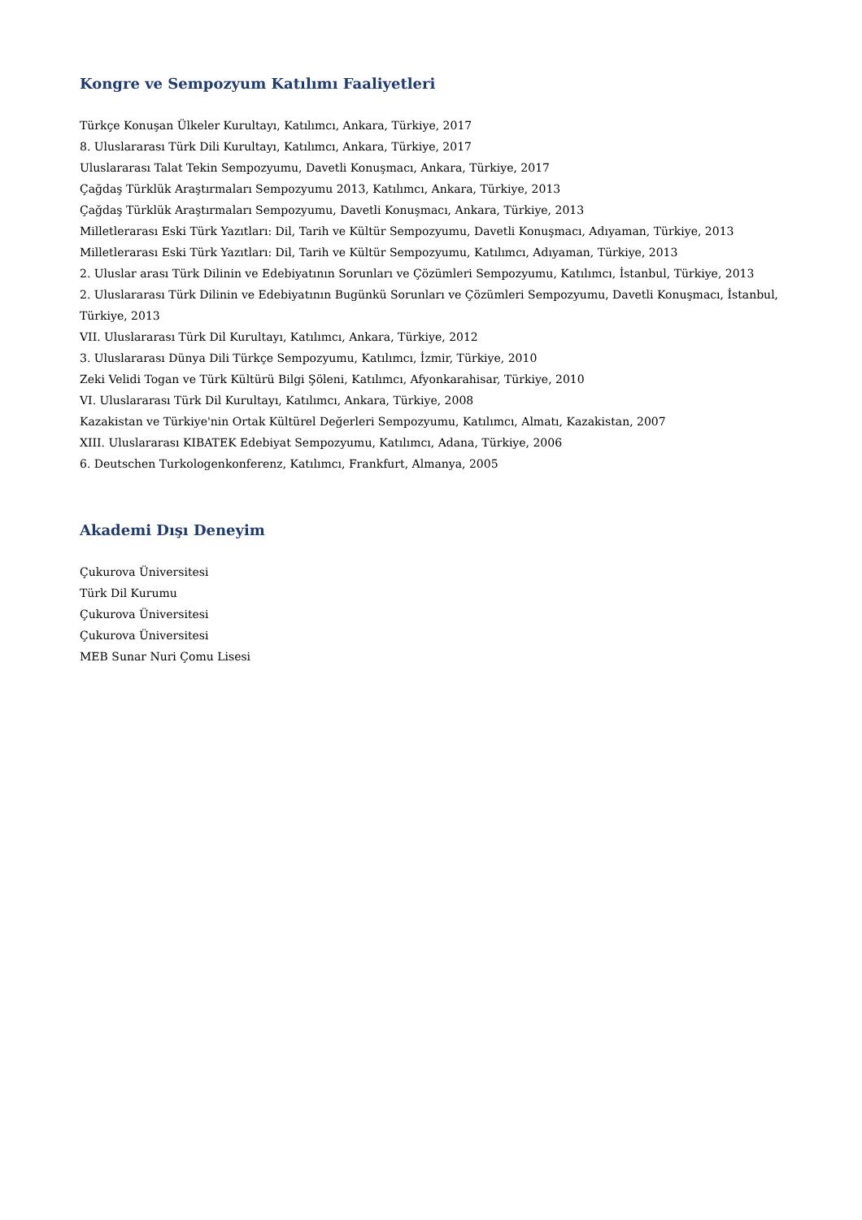Kongre ve Sempozyum Katılımı Faaliyetleri
Türkçe Konuşan Ülkeler Kurultayı, Katılımcı, Ankara, Türkiye, 2017
8. Uluslararası Türk Dili Kurultayı, Katılımcı, Ankara, Türkiye, 2017
Uluslararası Talat Tekin Sempozyumu, Davetli Konuşmacı, Ankara, Türkiye, 2017
Çağdaş Türklük Araştırmaları Sempozyumu 2013, Katılımcı, Ankara, Türkiye, 2013
Çağdaş Türklük Araştırmaları Sempozyumu, Davetli Konuşmacı, Ankara, Türkiye, 2013
Milletlerarası Eski Türk Yazıtları: Dil, Tarih ve Kültür Sempozyumu, Davetli Konuşmacı, Adıyaman, Türkiye, 2013
Milletlerarası Eski Türk Yazıtları: Dil, Tarih ve Kültür Sempozyumu, Katılımcı, Adıyaman, Türkiye, 2013
2. Uluslar arası Türk Dilinin ve Edebiyatının Sorunları ve Çözümleri Sempozyumu, Katılımcı, İstanbul, Türkiye, 2013
2. Uluslararası Türk Dilinin ve Edebiyatının Bugünkü Sorunları ve Çözümleri Sempozyumu, Davetli Konuşmacı, İstanbul, Türkiye, 2013
VII. Uluslararası Türk Dil Kurultayı, Katılımcı, Ankara, Türkiye, 2012
3. Uluslararası Dünya Dili Türkçe Sempozyumu, Katılımcı, İzmir, Türkiye, 2010
Zeki Velidi Togan ve Türk Kültürü Bilgi Şöleni, Katılımcı, Afyonkarahisar, Türkiye, 2010
VI. Uluslararası Türk Dil Kurultayı, Katılımcı, Ankara, Türkiye, 2008
Kazakistan ve Türkiye'nin Ortak Kültürel Değerleri Sempozyumu, Katılımcı, Almatı, Kazakistan, 2007
XIII. Uluslararası KIBATEK Edebiyat Sempozyumu, Katılımcı, Adana, Türkiye, 2006
6. Deutschen Turkologenkonferenz, Katılımcı, Frankfurt, Almanya, 2005
Akademi Dışı Deneyim
Çukurova Üniversitesi
Türk Dil Kurumu
Çukurova Üniversitesi
Çukurova Üniversitesi
MEB Sunar Nuri Çomu Lisesi